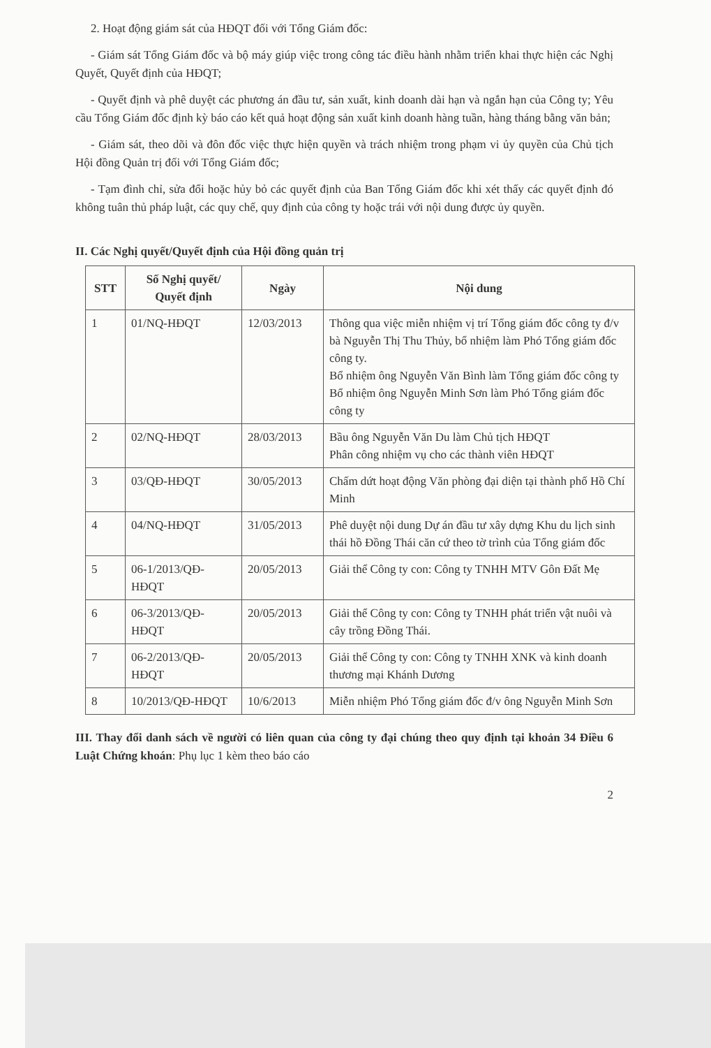2. Hoạt động giám sát của HĐQT đối với Tổng Giám đốc:
- Giám sát Tổng Giám đốc và bộ máy giúp việc trong công tác điều hành nhằm triển khai thực hiện các Nghị Quyết, Quyết định của HĐQT;
- Quyết định và phê duyệt các phương án đầu tư, sản xuất, kinh doanh dài hạn và ngắn hạn của Công ty; Yêu cầu Tổng Giám đốc định kỳ báo cáo kết quả hoạt động sản xuất kinh doanh hàng tuần, hàng tháng bằng văn bản;
- Giám sát, theo dõi và đôn đốc việc thực hiện quyền và trách nhiệm trong phạm vi ủy quyền của Chủ tịch Hội đồng Quản trị đối với Tổng Giám đốc;
- Tạm đình chỉ, sửa đổi hoặc hủy bỏ các quyết định của Ban Tổng Giám đốc khi xét thấy các quyết định đó không tuân thủ pháp luật, các quy chế, quy định của công ty hoặc trái với nội dung được ủy quyền.
II. Các Nghị quyết/Quyết định của Hội đồng quản trị
| STT | Số Nghị quyết/ Quyết định | Ngày | Nội dung |
| --- | --- | --- | --- |
| 1 | 01/NQ-HĐQT | 12/03/2013 | Thông qua việc miễn nhiệm vị trí Tổng giám đốc công ty đ/v bà Nguyễn Thị Thu Thủy, bổ nhiệm làm Phó Tổng giám đốc công ty. Bổ nhiệm ông Nguyễn Văn Bình làm Tổng giám đốc công ty Bổ nhiệm ông Nguyễn Minh Sơn làm Phó Tổng giám đốc công ty |
| 2 | 02/NQ-HĐQT | 28/03/2013 | Bầu ông Nguyễn Văn Du làm Chủ tịch HĐQT Phân công nhiệm vụ cho các thành viên HĐQT |
| 3 | 03/QĐ-HĐQT | 30/05/2013 | Chấm dứt hoạt động Văn phòng đại diện tại thành phố Hồ Chí Minh |
| 4 | 04/NQ-HĐQT | 31/05/2013 | Phê duyệt nội dung Dự án đầu tư xây dựng Khu du lịch sinh thái hồ Đồng Thái căn cứ theo tờ trình của Tổng giám đốc |
| 5 | 06-1/2013/QĐ-HĐQT | 20/05/2013 | Giải thể Công ty con: Công ty TNHH MTV Gôn Đất Mẹ |
| 6 | 06-3/2013/QĐ-HĐQT | 20/05/2013 | Giải thể Công ty con: Công ty TNHH phát triển vật nuôi và cây trồng Đồng Thái. |
| 7 | 06-2/2013/QĐ-HĐQT | 20/05/2013 | Giải thể Công ty con: Công ty TNHH XNK và kinh doanh thương mại Khánh Dương |
| 8 | 10/2013/QĐ-HĐQT | 10/6/2013 | Miễn nhiệm Phó Tổng giám đốc đ/v ông Nguyễn Minh Sơn |
III. Thay đổi danh sách về người có liên quan của công ty đại chúng theo quy định tại khoản 34 Điều 6 Luật Chứng khoán: Phụ lục 1 kèm theo báo cáo
2